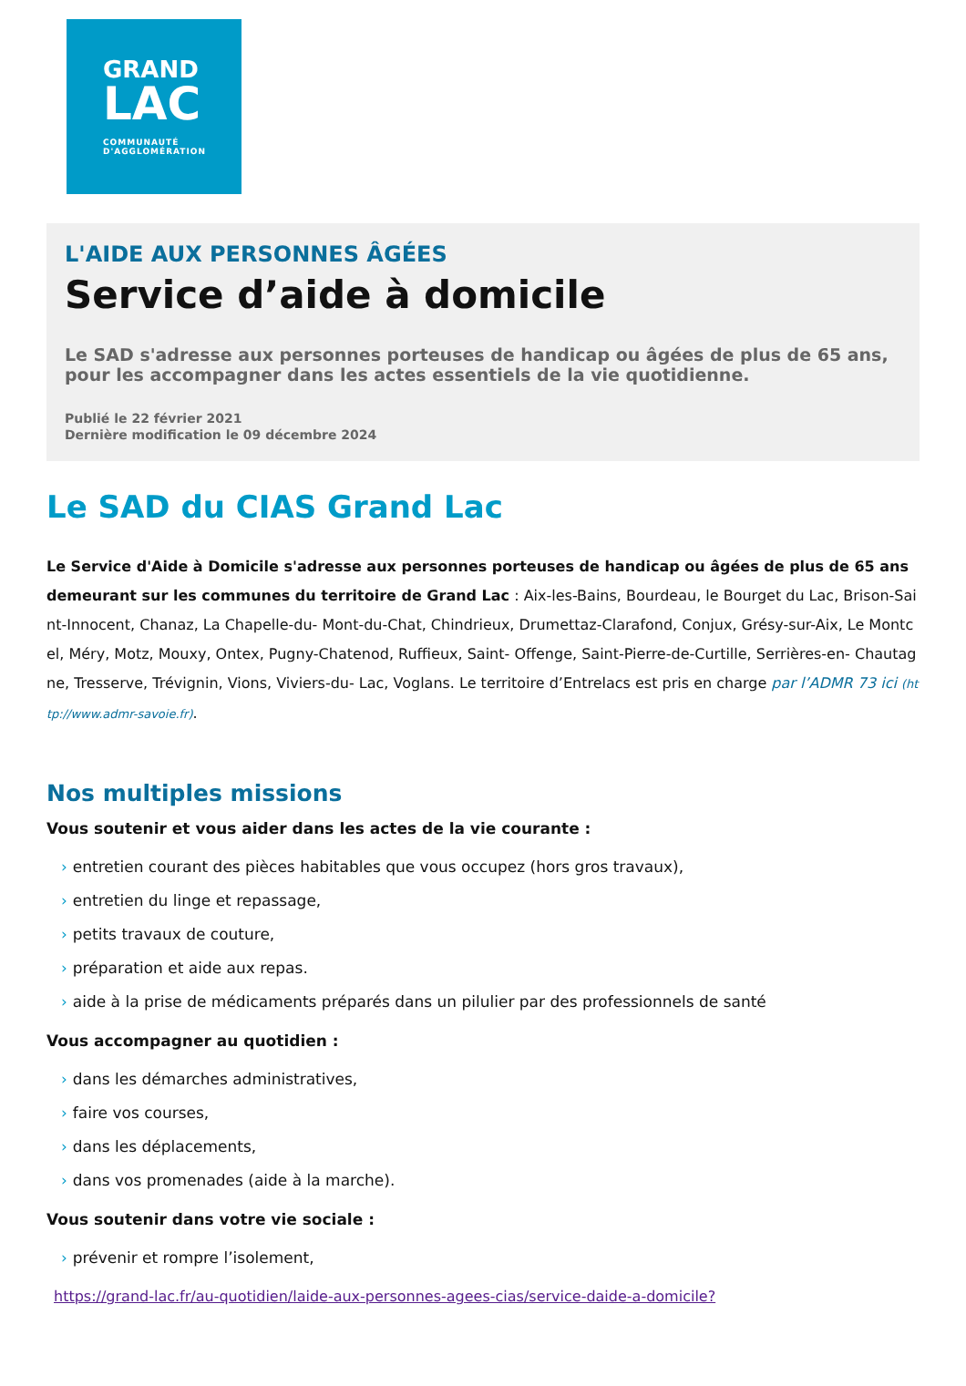GRAND
LAC
COMMUNAUTÉ
D'AGGLOMÉRATION
L'AIDE AUX PERSONNES ÂGÉES
Service d’aide à domicile
Le SAD s'adresse aux personnes porteuses de handicap ou âgées de plus de 65 ans, pour les accompagner dans les actes essentiels de la vie quotidienne.
Publié le 22 février 2021
Dernière modification le 09 décembre 2024
Le SAD du CIAS Grand Lac
Le Service d'Aide à Domicile s'adresse aux personnes porteuses de handicap ou âgées de plus de 65 ans demeurant sur les communes du territoire de Grand Lac : Aix-les-Bains, Bourdeau, le Bourget du Lac, Brison-Saint-Innocent, Chanaz, La Chapelle-du- Mont-du-Chat, Chindrieux, Drumettaz-Clarafond, Conjux, Grésy-sur-Aix, Le Montcel, Méry, Motz, Mouxy, Ontex, Pugny-Chatenod, Ruffieux, Saint- Offenge, Saint-Pierre-de-Curtille, Serrières-en- Chautagne, Tresserve, Trévignin, Vions, Viviers-du- Lac, Voglans. Le territoire d’Entrelacs est pris en charge par l’ADMR 73 ici (http://www.admr-savoie.fr).
Nos multiples missions
Vous soutenir et vous aider dans les actes de la vie courante :
› entretien courant des pièces habitables que vous occupez (hors gros travaux),
› entretien du linge et repassage,
› petits travaux de couture,
› préparation et aide aux repas.
› aide à la prise de médicaments préparés dans un pilulier par des professionnels de santé
Vous accompagner au quotidien :
› dans les démarches administratives,
› faire vos courses,
› dans les déplacements,
› dans vos promenades (aide à la marche).
Vous soutenir dans votre vie sociale :
› prévenir et rompre l’isolement,
https://grand-lac.fr/au-quotidien/laide-aux-personnes-agees-cias/service-daide-a-domicile?